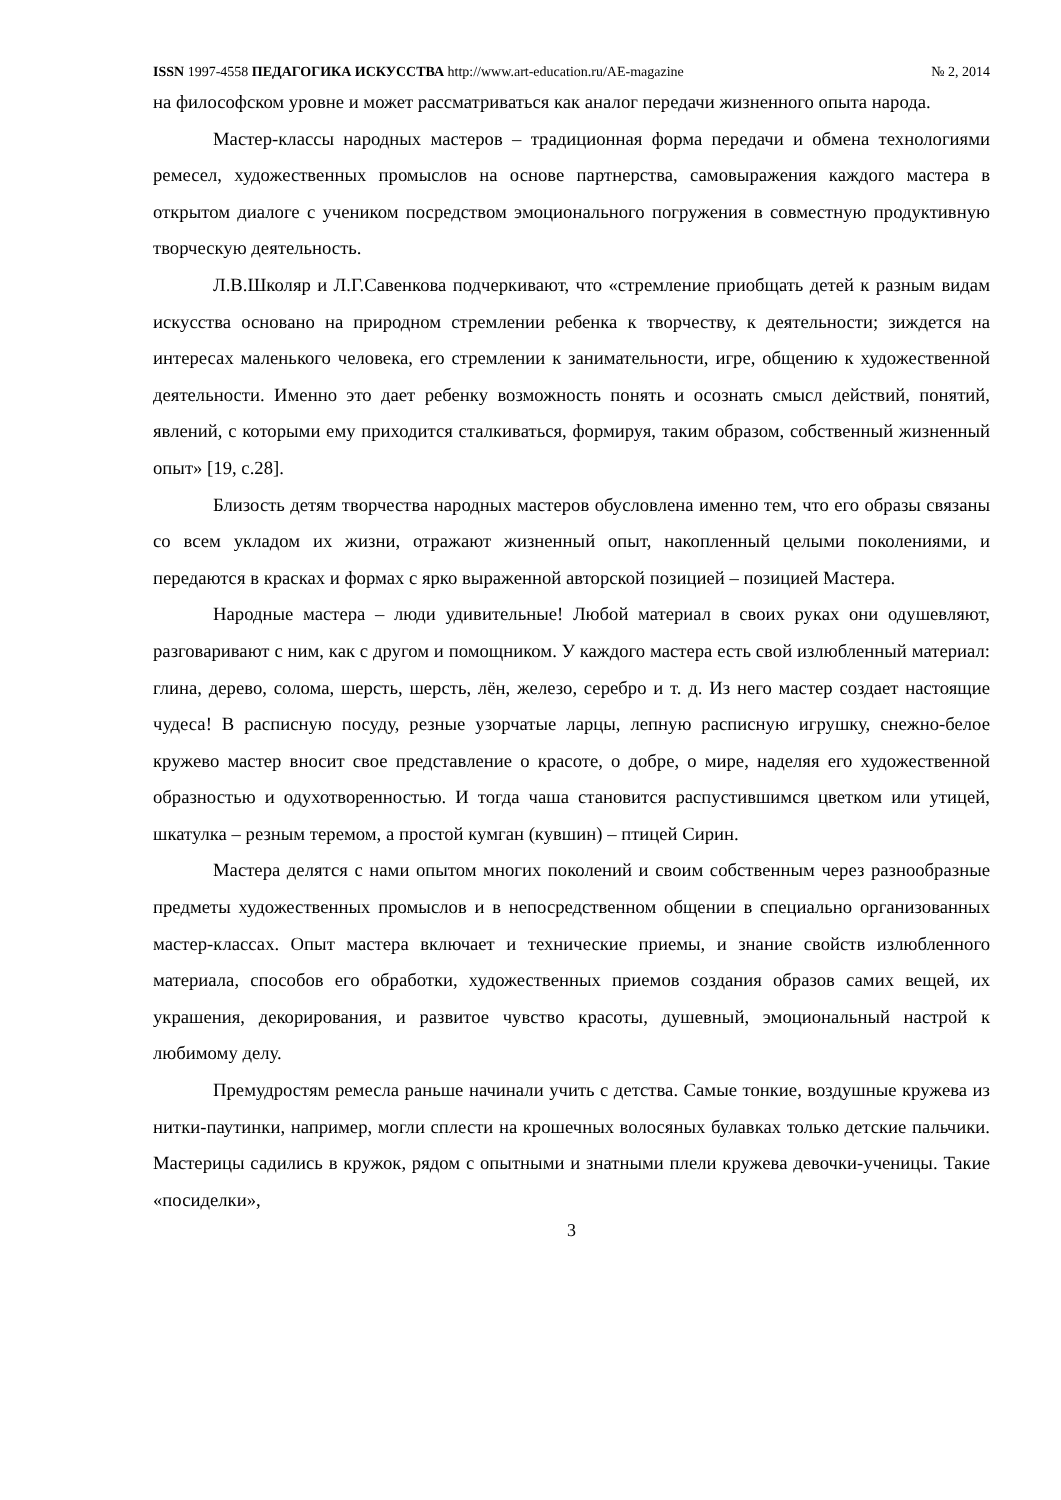ISSN 1997-4558 ПЕДАГОГИКА ИСКУССТВА http://www.art-education.ru/AE-magazine № 2, 2014
на философском уровне и может рассматриваться как аналог передачи жизненного опыта народа.
Мастер-классы народных мастеров – традиционная форма передачи и обмена технологиями ремесел, художественных промыслов на основе партнерства, самовыражения каждого мастера в открытом диалоге с учеником посредством эмоционального погружения в совместную продуктивную творческую деятельность.
Л.В.Школяр и Л.Г.Савенкова подчеркивают, что «стремление приобщать детей к разным видам искусства основано на природном стремлении ребенка к творчеству, к деятельности; зиждется на интересах маленького человека, его стремлении к занимательности, игре, общению к художественной деятельности. Именно это дает ребенку возможность понять и осознать смысл действий, понятий, явлений, с которыми ему приходится сталкиваться, формируя, таким образом, собственный жизненный опыт» [19, с.28].
Близость детям творчества народных мастеров обусловлена именно тем, что его образы связаны со всем укладом их жизни, отражают жизненный опыт, накопленный целыми поколениями, и передаются в красках и формах с ярко выраженной авторской позицией – позицией Мастера.
Народные мастера – люди удивительные! Любой материал в своих руках они одушевляют, разговаривают с ним, как с другом и помощником. У каждого мастера есть свой излюбленный материал: глина, дерево, солома, шерсть, шерсть, лён, железо, серебро и т. д. Из него мастер создает настоящие чудеса! В расписную посуду, резные узорчатые ларцы, лепную расписную игрушку, снежно-белое кружево мастер вносит свое представление о красоте, о добре, о мире, наделяя его художественной образностью и одухотворенностью. И тогда чаша становится распустившимся цветком или утицей, шкатулка – резным теремом, а простой кумган (кувшин) – птицей Сирин.
Мастера делятся с нами опытом многих поколений и своим собственным через разнообразные предметы художественных промыслов и в непосредственном общении в специально организованных мастер-классах. Опыт мастера включает и технические приемы, и знание свойств излюбленного материала, способов его обработки, художественных приемов создания образов самих вещей, их украшения, декорирования, и развитое чувство красоты, душевный, эмоциональный настрой к любимому делу.
Премудростям ремесла раньше начинали учить с детства. Самые тонкие, воздушные кружева из нитки-паутинки, например, могли сплести на крошечных волосяных булавках только детские пальчики. Мастерицы садились в кружок, рядом с опытными и знатными плели кружева девочки-ученицы. Такие «посиделки»,
3